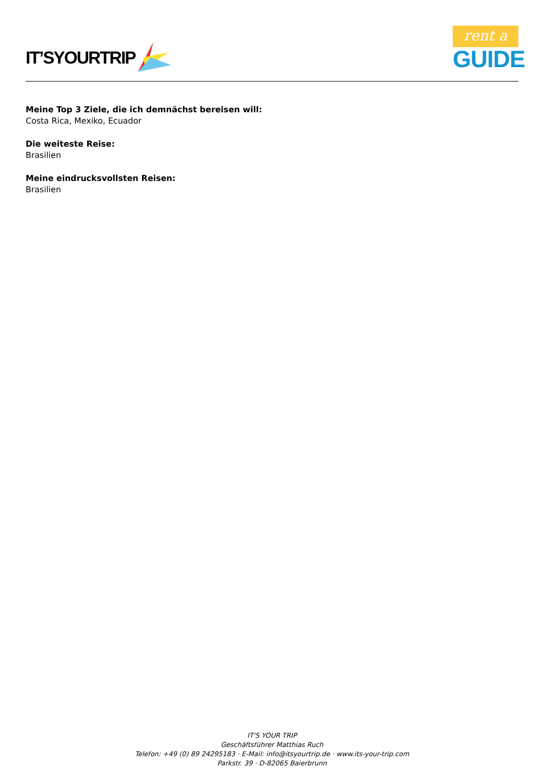IT’SYOURTRIP
rent a
GUIDE
Meine Top 3 Ziele, die ich demnächst bereisen will:
Costa Rica, Mexiko, Ecuador
Die weiteste Reise:
Brasilien
Meine eindrucksvollsten Reisen:
Brasilien
IT'S YOUR TRIP
Geschäftsführer Matthias Ruch
Telefon: +49 (0) 89 24295183 · E-Mail: info@itsyourtrip.de · www.its-your-trip.com
Parkstr. 39 · D-82065 Baierbrunn